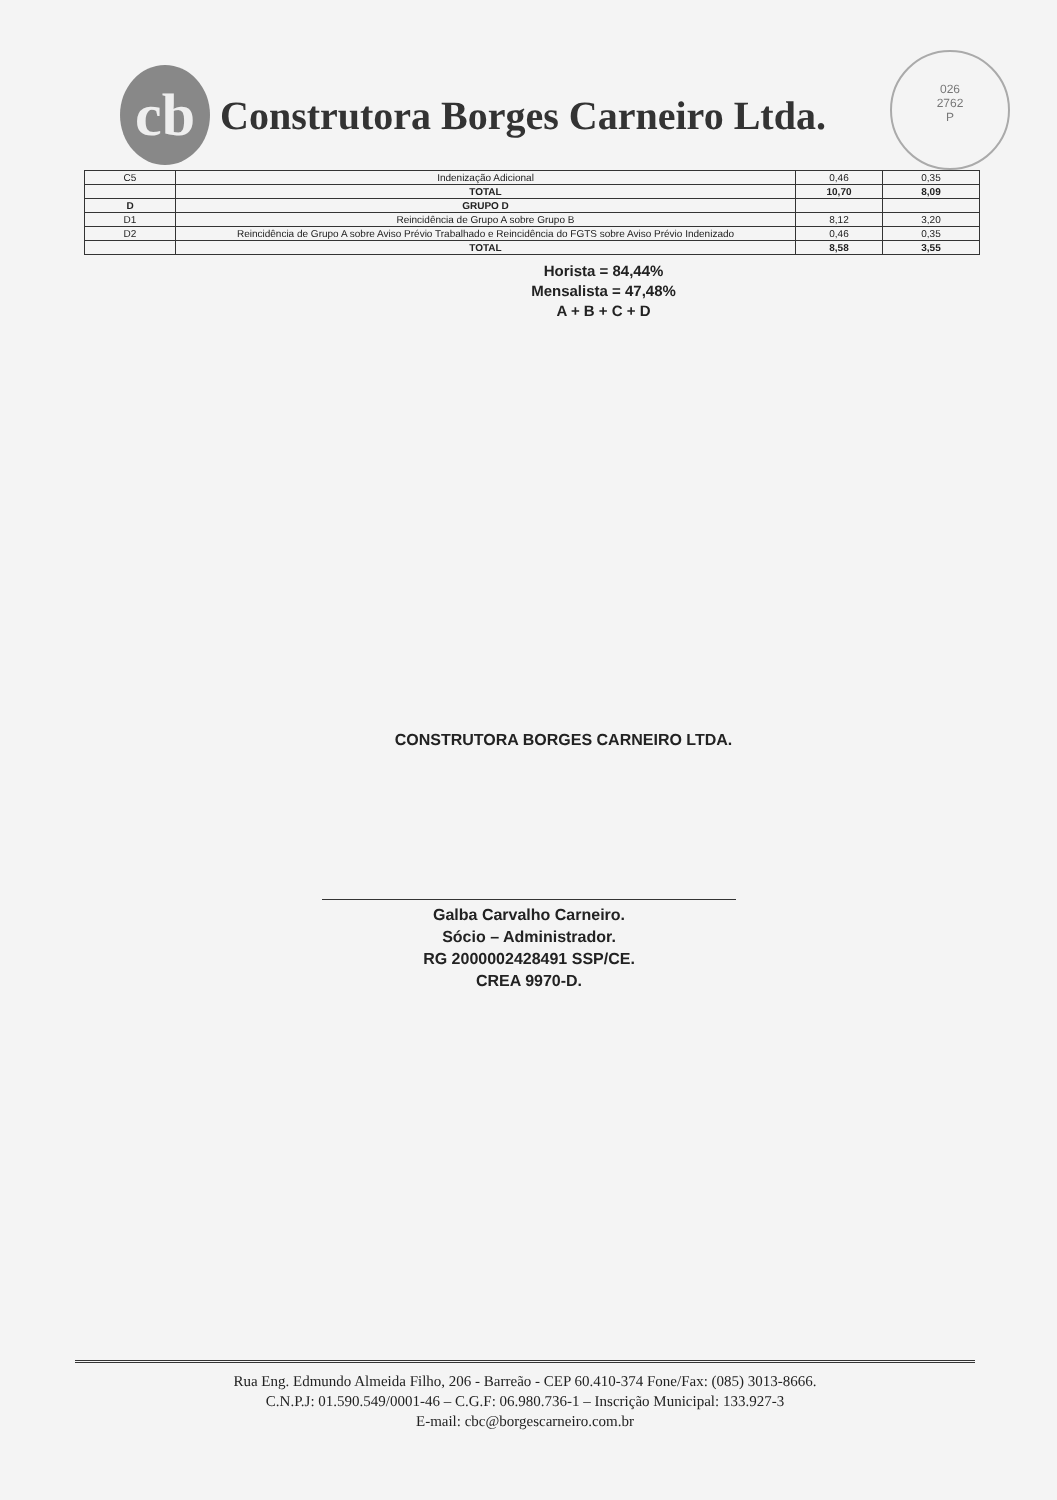cb
Construtora Borges Carneiro Ltda.
026
2762
P
| C5 | Indenização Adicional | 0,46 | 0,35 |
| | TOTAL | 10,70 | 8,09 |
| D | GRUPO D | | |
| D1 | Reincidência de Grupo A sobre Grupo B | 8,12 | 3,20 |
| D2 | Reincidência de Grupo A sobre Aviso Prévio Trabalhado e Reincidência do FGTS sobre Aviso Prévio Indenizado | 0,46 | 0,35 |
| | TOTAL | 8,58 | 3,55 |
Horista = 84,44%
Mensalista = 47,48%
A + B + C + D
CONSTRUTORA BORGES CARNEIRO LTDA.
Galba Carvalho Carneiro.
Sócio – Administrador.
RG 2000002428491 SSP/CE.
CREA 9970-D.
Rua Eng. Edmundo Almeida Filho, 206 - Barreão - CEP 60.410-374 Fone/Fax: (085) 3013-8666.
C.N.P.J: 01.590.549/0001-46 – C.G.F: 06.980.736-1 – Inscrição Municipal: 133.927-3
E-mail: cbc@borgescarneiro.com.br